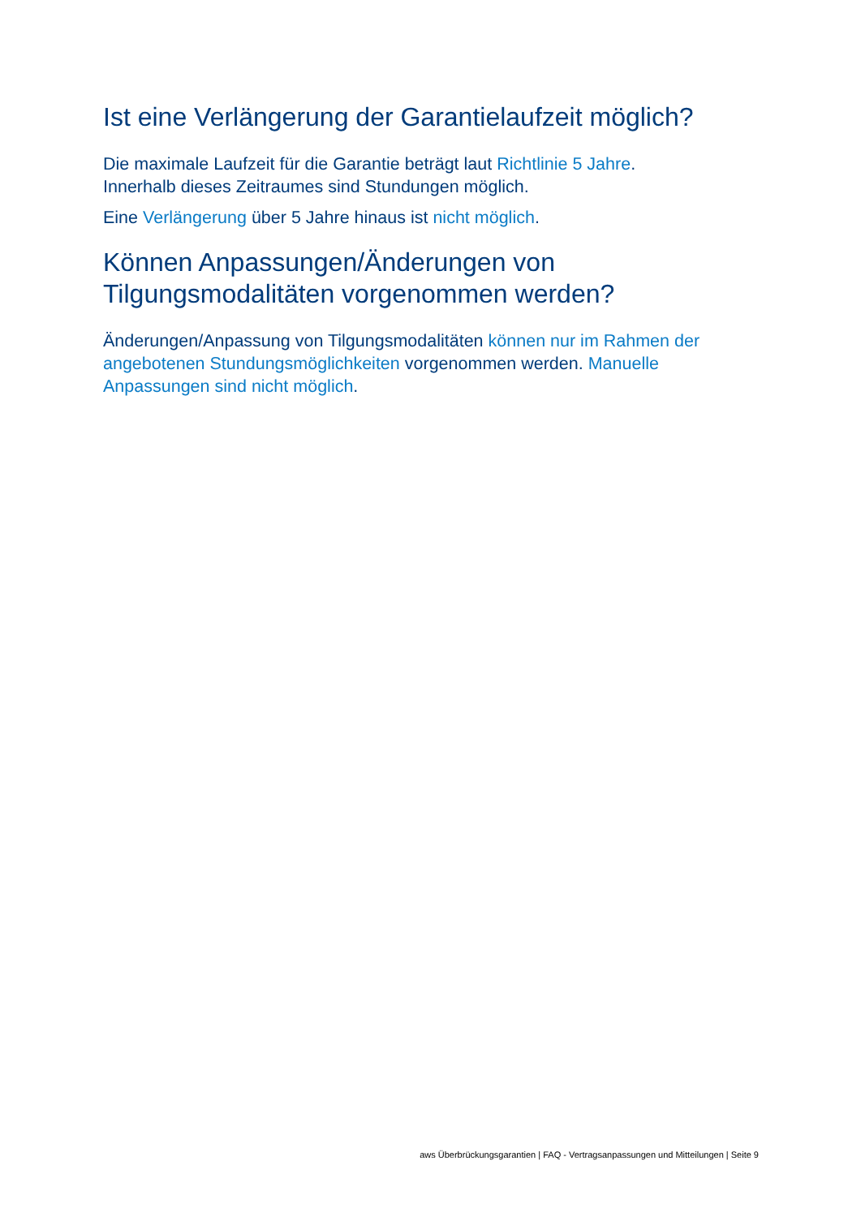Ist eine Verlängerung der Garantielaufzeit möglich?
Die maximale Laufzeit für die Garantie beträgt laut Richtlinie 5 Jahre.
Innerhalb dieses Zeitraumes sind Stundungen möglich.
Eine Verlängerung über 5 Jahre hinaus ist nicht möglich.
Können Anpassungen/Änderungen von Tilgungsmodalitäten vorgenommen werden?
Änderungen/Anpassung von Tilgungsmodalitäten können nur im Rahmen der angebotenen Stundungsmöglichkeiten vorgenommen werden. Manuelle Anpassungen sind nicht möglich.
aws Überbrückungsgarantien | FAQ - Vertragsanpassungen und Mitteilungen | Seite 9